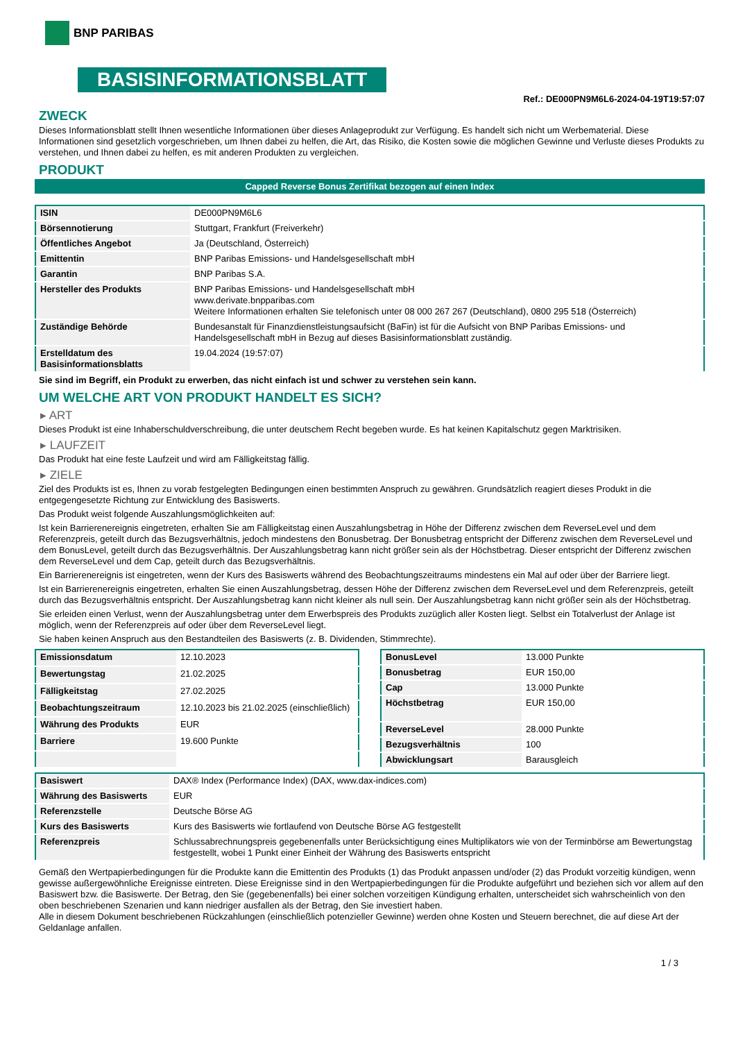BNP PARIBAS
BASISINFORMATIONSBLATT
Ref.: DE000PN9M6L6-2024-04-19T19:57:07
ZWECK
Dieses Informationsblatt stellt Ihnen wesentliche Informationen über dieses Anlageprodukt zur Verfügung. Es handelt sich nicht um Werbematerial. Diese Informationen sind gesetzlich vorgeschrieben, um Ihnen dabei zu helfen, die Art, das Risiko, die Kosten sowie die möglichen Gewinne und Verluste dieses Produkts zu verstehen, und Ihnen dabei zu helfen, es mit anderen Produkten zu vergleichen.
PRODUKT
Capped Reverse Bonus Zertifikat bezogen auf einen Index
| ISIN | DE000PN9M6L6 |
| Börsennotierung | Stuttgart, Frankfurt (Freiverkehr) |
| Öffentliches Angebot | Ja (Deutschland, Österreich) |
| Emittentin | BNP Paribas Emissions- und Handelsgesellschaft mbH |
| Garantin | BNP Paribas S.A. |
| Hersteller des Produkts | BNP Paribas Emissions- und Handelsgesellschaft mbH www.derivate.bnpparibas.com Weitere Informationen erhalten Sie telefonisch unter 08 000 267 267 (Deutschland), 0800 295 518 (Österreich) |
| Zuständige Behörde | Bundesanstalt für Finanzdienstleistungsaufsicht (BaFin) ist für die Aufsicht von BNP Paribas Emissions- und Handelsgesellschaft mbH in Bezug auf dieses Basisinformationsblatt zuständig. |
| Erstelldatum des Basisinformationsblatts | 19.04.2024 (19:57:07) |
Sie sind im Begriff, ein Produkt zu erwerben, das nicht einfach ist und schwer zu verstehen sein kann.
UM WELCHE ART VON PRODUKT HANDELT ES SICH?
▸ ART
Dieses Produkt ist eine Inhaberschuldverschreibung, die unter deutschem Recht begeben wurde. Es hat keinen Kapitalschutz gegen Marktrisiken.
▸ LAUFZEIT
Das Produkt hat eine feste Laufzeit und wird am Fälligkeitstag fällig.
▸ ZIELE
Ziel des Produkts ist es, Ihnen zu vorab festgelegten Bedingungen einen bestimmten Anspruch zu gewähren. Grundsätzlich reagiert dieses Produkt in die entgegengesetzte Richtung zur Entwicklung des Basiswerts.
Das Produkt weist folgende Auszahlungsmöglichkeiten auf:
Ist kein Barrierenereignis eingetreten, erhalten Sie am Fälligkeitstag einen Auszahlungsbetrag in Höhe der Differenz zwischen dem ReverseLevel und dem Referenzpreis, geteilt durch das Bezugsverhältnis, jedoch mindestens den Bonusbetrag. Der Bonusbetrag entspricht der Differenz zwischen dem ReverseLevel und dem BonusLevel, geteilt durch das Bezugsverhältnis. Der Auszahlungsbetrag kann nicht größer sein als der Höchstbetrag. Dieser entspricht der Differenz zwischen dem ReverseLevel und dem Cap, geteilt durch das Bezugsverhältnis.
Ein Barrierenereignis ist eingetreten, wenn der Kurs des Basiswerts während des Beobachtungszeitraums mindestens ein Mal auf oder über der Barriere liegt.
Ist ein Barrierenereignis eingetreten, erhalten Sie einen Auszahlungsbetrag, dessen Höhe der Differenz zwischen dem ReverseLevel und dem Referenzpreis, geteilt durch das Bezugsverhältnis entspricht. Der Auszahlungsbetrag kann nicht kleiner als null sein. Der Auszahlungsbetrag kann nicht größer sein als der Höchstbetrag.
Sie erleiden einen Verlust, wenn der Auszahlungsbetrag unter dem Erwerbspreis des Produkts zuzüglich aller Kosten liegt. Selbst ein Totalverlust der Anlage ist möglich, wenn der Referenzpreis auf oder über dem ReverseLevel liegt.
Sie haben keinen Anspruch aus den Bestandteilen des Basiswerts (z. B. Dividenden, Stimmrechte).
| Emissionsdatum | 12.10.2023 |
| Bewertungstag | 21.02.2025 |
| Fälligkeitstag | 27.02.2025 |
| Beobachtungszeitraum | 12.10.2023 bis 21.02.2025 (einschließlich) |
| Währung des Produkts | EUR |
| Barriere | 19.600 Punkte |
| BonusLevel | 13.000 Punkte |
| Bonusbetrag | EUR 150,00 |
| Cap | 13.000 Punkte |
| Höchstbetrag | EUR 150,00 |
| ReverseLevel | 28.000 Punkte |
| Bezugsverhältnis | 100 |
| Abwicklungsart | Barausgleich |
| Basiswert | DAX® Index (Performance Index) (DAX, www.dax-indices.com) |
| Währung des Basiswerts | EUR |
| Referenzstelle | Deutsche Börse AG |
| Kurs des Basiswerts | Kurs des Basiswerts wie fortlaufend von Deutsche Börse AG festgestellt |
| Referenzpreis | Schlussabrechnungspreis gegebenenfalls unter Berücksichtigung eines Multiplikators wie von der Terminbörse am Bewertungstag festgestellt, wobei 1 Punkt einer Einheit der Währung des Basiswerts entspricht |
Gemäß den Wertpapierbedingungen für die Produkte kann die Emittentin des Produkts (1) das Produkt anpassen und/oder (2) das Produkt vorzeitig kündigen, wenn gewisse außergewöhnliche Ereignisse eintreten. Diese Ereignisse sind in den Wertpapierbedingungen für die Produkte aufgeführt und beziehen sich vor allem auf den Basiswert bzw. die Basiswerte. Der Betrag, den Sie (gegebenenfalls) bei einer solchen vorzeitigen Kündigung erhalten, unterscheidet sich wahrscheinlich von den oben beschriebenen Szenarien und kann niedriger ausfallen als der Betrag, den Sie investiert haben.
Alle in diesem Dokument beschriebenen Rückzahlungen (einschließlich potenzieller Gewinne) werden ohne Kosten und Steuern berechnet, die auf diese Art der Geldanlage anfallen.
1 / 3